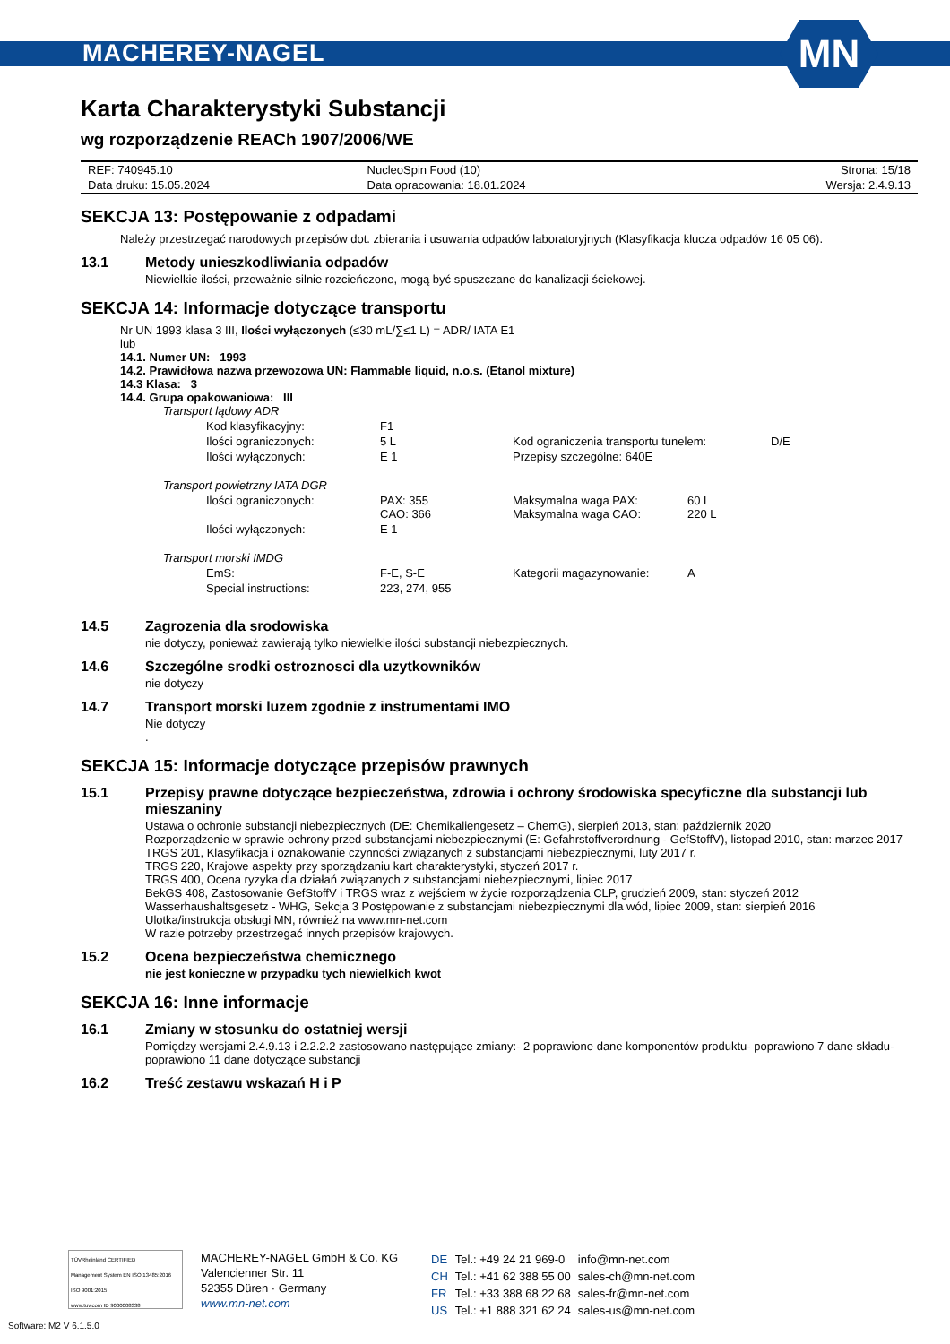MACHEREY-NAGEL
MN
Karta Charakterystyki Substancji
wg rozporządzenie REACh 1907/2006/WE
| REF: 740945.10 | NucleoSpin Food (10) | Strona: 15/18 |
| Data druku: 15.05.2024 | Data opracowania: 18.01.2024 | Wersja: 2.4.9.13 |
SEKCJA 13: Postępowanie z odpadami
Należy przestrzegać narodowych przepisów dot. zbierania i usuwania odpadów laboratoryjnych (Klasyfikacja klucza odpadów 16 05 06).
13.1 Metody unieszkodliwiania odpadów
Niewielkie ilości, przeważnie silnie rozcieńczone, mogą być spuszczane do kanalizacji ściekowej.
SEKCJA 14: Informacje dotyczące transportu
Nr UN 1993 klasa 3 III, Ilości wyłączonych (≤30 mL/∑≤1 L) = ADR/ IATA E1
lub
14.1. Numer UN: 1993
14.2. Prawidłowa nazwa przewozowa UN: Flammable liquid, n.o.s. (Etanol mixture)
14.3 Klasa: 3
14.4. Grupa opakowaniowa: III
Transport lądowy ADR
| Kod klasyfikacyjny: | F1 | | |
| Ilości ograniczonych: | 5 L | Kod ograniczenia transportu tunelem: | D/E |
| Ilości wyłączonych: | E 1 | Przepisy szczególne: 640E | |
Transport powietrzny IATA DGR
| Ilości ograniczonych: | PAX: 355 CAO: 366 | Maksymalna waga PAX: Maksymalna waga CAO: | 60 L 220 L |
| Ilości wyłączonych: | E 1 | | |
Transport morski IMDG
| EmS: | F-E, S-E | Kategorii magazynowanie: | A |
| Special instructions: | 223, 274, 955 | | |
14.5 Zagrozenia dla srodowiska
nie dotyczy, ponieważ zawierają tylko niewielkie ilości substancji niebezpiecznych.
14.6 Szczególne srodki ostroznosci dla uzytkowników
nie dotyczy
14.7 Transport morski luzem zgodnie z instrumentami IMO
Nie dotyczy
.
SEKCJA 15: Informacje dotyczące przepisów prawnych
15.1 Przepisy prawne dotyczące bezpieczeństwa, zdrowia i ochrony środowiska specyficzne dla substancji lub mieszaniny
Ustawa o ochronie substancji niebezpiecznych (DE: Chemikaliengesetz – ChemG), sierpień 2013, stan: październik 2020
Rozporządzenie w sprawie ochrony przed substancjami niebezpiecznymi (E: Gefahrstoffverordnung - GefStoffV), listopad 2010, stan: marzec 2017
TRGS 201, Klasyfikacja i oznakowanie czynności związanych z substancjami niebezpiecznymi, luty 2017 r.
TRGS 220, Krajowe aspekty przy sporządzaniu kart charakterystyki, styczeń 2017 r.
TRGS 400, Ocena ryzyka dla działań związanych z substancjami niebezpiecznymi, lipiec 2017
BekGS 408, Zastosowanie GefStoffV i TRGS wraz z wejściem w życie rozporządzenia CLP, grudzień 2009, stan: styczeń 2012
Wasserhaushaltsgesetz - WHG, Sekcja 3 Postępowanie z substancjami niebezpiecznymi dla wód, lipiec 2009, stan: sierpień 2016
Ulotka/instrukcja obsługi MN, również na www.mn-net.com
W razie potrzeby przestrzegać innych przepisów krajowych.
15.2 Ocena bezpieczeństwa chemicznego
nie jest konieczne w przypadku tych niewielkich kwot
SEKCJA 16: Inne informacje
16.1 Zmiany w stosunku do ostatniej wersji
Pomiędzy wersjami 2.4.9.13 i 2.2.2.2 zastosowano następujące zmiany:- 2 poprawione dane komponentów produktu- poprawiono 7 dane składu- poprawiono 11 dane dotyczące substancji
16.2 Treść zestawu wskazań H i P
TÜVRheinland CERTIFIED
Management System EN ISO 13485:2016 ISO 9001:2015
www.tuv.com ID 9000008338
MACHEREY-NAGEL GmbH & Co. KG
Valencienner Str. 11
52355 Düren · Germany
www.mn-net.com
| DE | Tel.: +49 24 21 969-0 | info@mn-net.com |
| CH | Tel.: +41 62 388 55 00 | sales-ch@mn-net.com |
| FR | Tel.: +33 388 68 22 68 | sales-fr@mn-net.com |
| US | Tel.: +1 888 321 62 24 | sales-us@mn-net.com |
Software: M2 V 6.1.5.0